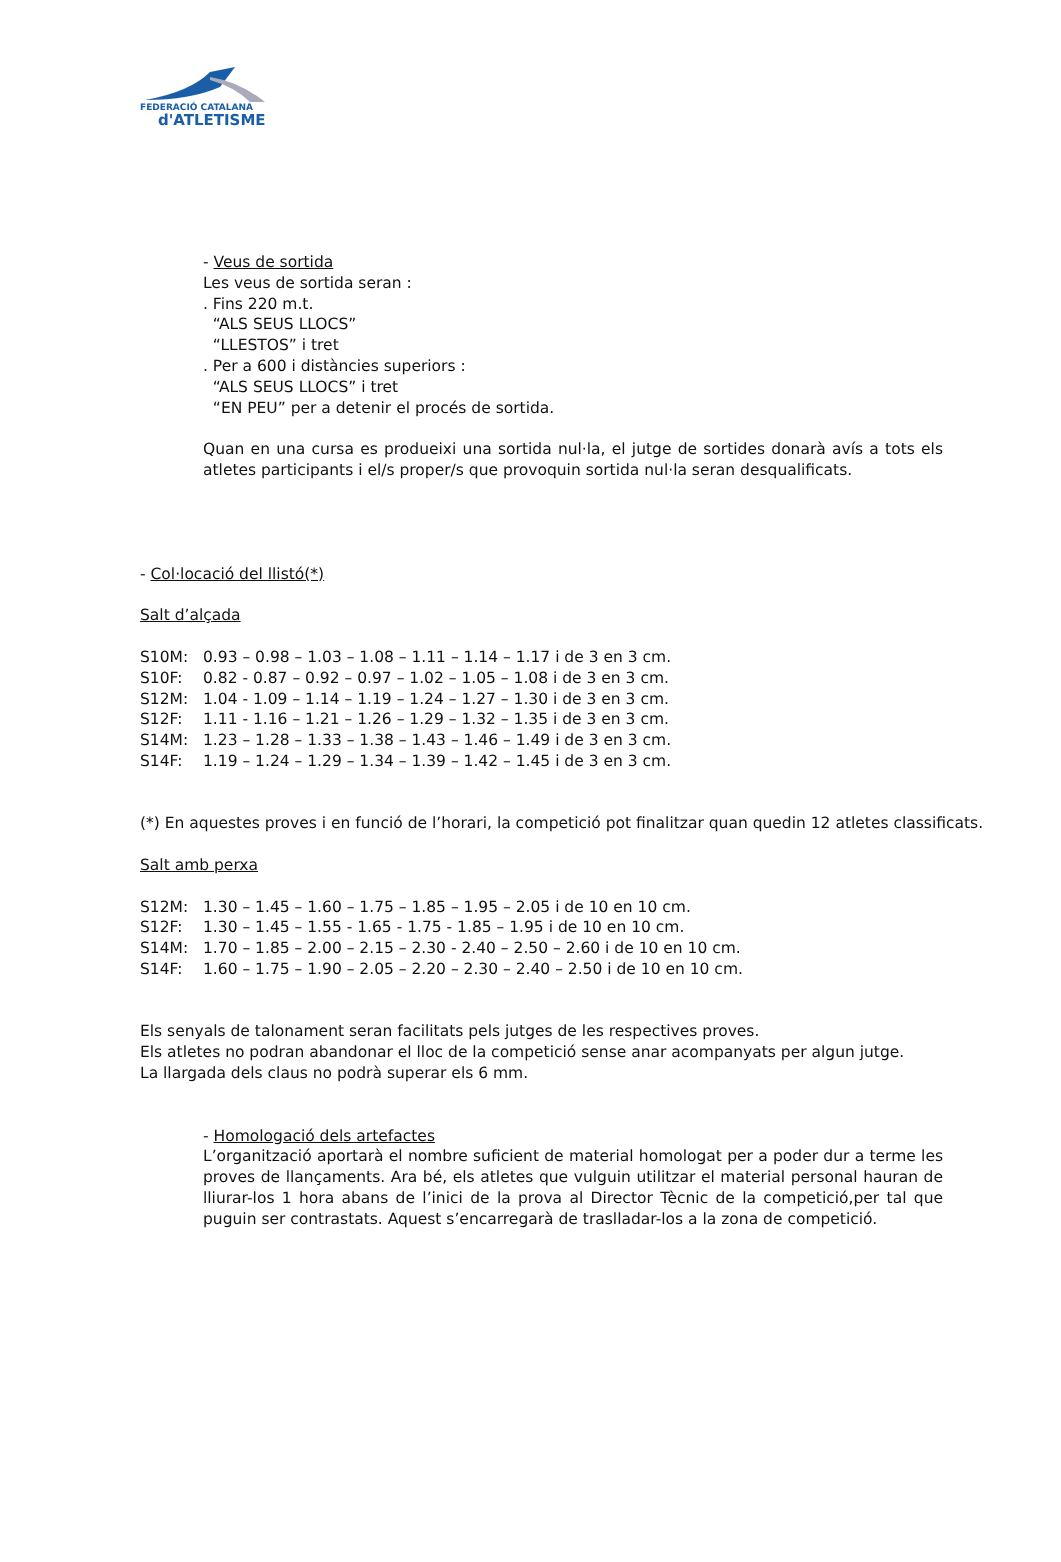FEDERACIÓ CATALANA
d'ATLETISME
- Veus de sortida
Les veus de sortida seran :
. Fins 220 m.t.
“ALS SEUS LLOCS”
“LLESTOS” i tret
. Per a 600 i distàncies superiors :
“ALS SEUS LLOCS” i tret
“EN PEU” per a detenir el procés de sortida.
Quan en una cursa es produeixi una sortida nul·la, el jutge de sortides donarà avís a tots els atletes participants i el/s proper/s que provoquin sortida nul·la seran desqualificats.
- Col·locació del llistó(*)
Salt d’alçada
S10M: 0.93 – 0.98 – 1.03 – 1.08 – 1.11 – 1.14 – 1.17 i de 3 en 3 cm.
S10F: 0.82 - 0.87 – 0.92 – 0.97 – 1.02 – 1.05 – 1.08 i de 3 en 3 cm.
S12M: 1.04 - 1.09 – 1.14 – 1.19 – 1.24 – 1.27 – 1.30 i de 3 en 3 cm.
S12F: 1.11 - 1.16 – 1.21 – 1.26 – 1.29 – 1.32 – 1.35 i de 3 en 3 cm.
S14M: 1.23 – 1.28 – 1.33 – 1.38 – 1.43 – 1.46 – 1.49 i de 3 en 3 cm.
S14F: 1.19 – 1.24 – 1.29 – 1.34 – 1.39 – 1.42 – 1.45 i de 3 en 3 cm.
(*) En aquestes proves i en funció de l’horari, la competició pot finalitzar quan quedin 12 atletes classificats.
Salt amb perxa
S12M: 1.30 – 1.45 – 1.60 – 1.75 – 1.85 – 1.95 – 2.05 i de 10 en 10 cm.
S12F: 1.30 – 1.45 – 1.55 - 1.65 - 1.75 - 1.85 – 1.95 i de 10 en 10 cm.
S14M: 1.70 – 1.85 – 2.00 – 2.15 – 2.30 - 2.40 – 2.50 – 2.60 i de 10 en 10 cm.
S14F: 1.60 – 1.75 – 1.90 – 2.05 – 2.20 – 2.30 – 2.40 – 2.50 i de 10 en 10 cm.
Els senyals de talonament seran facilitats pels jutges de les respectives proves.
Els atletes no podran abandonar el lloc de la competició sense anar acompanyats per algun jutge.
La llargada dels claus no podrà superar els 6 mm.
- Homologació dels artefactes
L’organització aportarà el nombre suficient de material homologat per a poder dur a terme les proves de llançaments. Ara bé, els atletes que vulguin utilitzar el material personal hauran de lliurar-los 1 hora abans de l’inici de la prova al Director Tècnic de la competició,per tal que puguin ser contrastats. Aquest s’encarregarà de traslladar-los a la zona de competició.